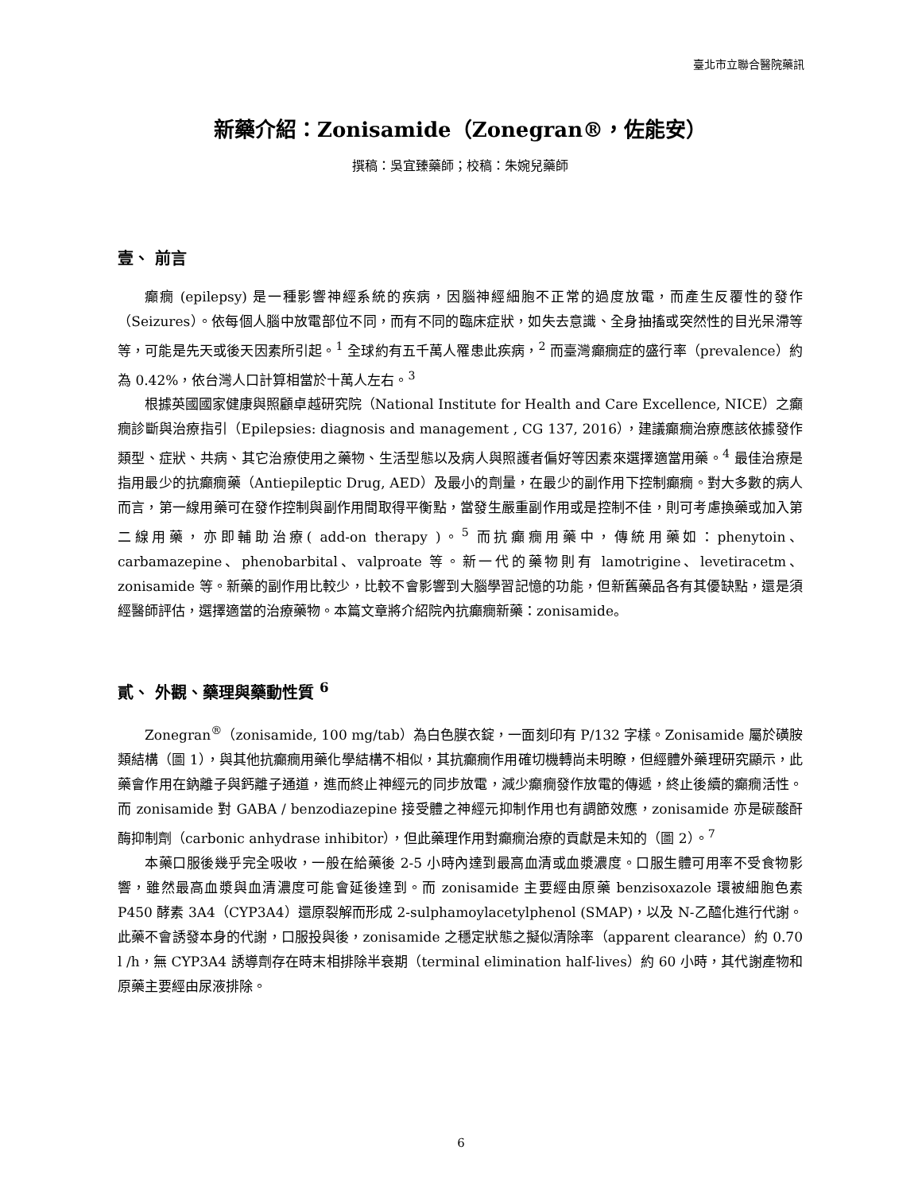臺北市立聯合醫院藥訊
新藥介紹：Zonisamide（Zonegran®，佐能安）
撰稿：吳宜臻藥師；校稿：朱婉兒藥師
壹、 前言
癲癇 (epilepsy) 是一種影響神經系統的疾病，因腦神經細胞不正常的過度放電，而產生反覆性的發作（Seizures）。依每個人腦中放電部位不同，而有不同的臨床症狀，如失去意識、全身抽搐或突然性的目光呆滯等等，可能是先天或後天因素所引起。<sup>1</sup> 全球約有五千萬人罹患此疾病，<sup>2</sup> 而臺灣癲癇症的盛行率（prevalence）約為 0.42%，依台灣人口計算相當於十萬人左右。<sup>3</sup>
根據英國國家健康與照顧卓越研究院（National Institute for Health and Care Excellence, NICE）之癲癇診斷與治療指引（Epilepsies: diagnosis and management , CG 137, 2016），建議癲癇治療應該依據發作類型、症狀、共病、其它治療使用之藥物、生活型態以及病人與照護者偏好等因素來選擇適當用藥。<sup>4</sup> 最佳治療是指用最少的抗癲癇藥（Antiepileptic Drug, AED）及最小的劑量，在最少的副作用下控制癲癇。對大多數的病人而言，第一線用藥可在發作控制與副作用間取得平衡點，當發生嚴重副作用或是控制不佳，則可考慮換藥或加入第二線用藥，亦即輔助治療( add-on therapy )。<sup>5</sup> 而抗癲癇用藥中，傳統用藥如：phenytoin、carbamazepine、phenobarbital、valproate 等。新一代的藥物則有 lamotrigine、levetiracetm、zonisamide 等。新藥的副作用比較少，比較不會影響到大腦學習記憶的功能，但新舊藥品各有其優缺點，還是須經醫師評估，選擇適當的治療藥物。本篇文章將介紹院內抗癲癇新藥：zonisamide。
貳、 外觀、藥理與藥動性質 <sup>6</sup>
Zonegran<sup>®</sup>（zonisamide, 100 mg/tab）為白色膜衣錠，一面刻印有 P/132 字樣。Zonisamide 屬於磺胺類結構（圖 1），與其他抗癲癇用藥化學結構不相似，其抗癲癇作用確切機轉尚未明瞭，但經體外藥理研究顯示，此藥會作用在鈉離子與鈣離子通道，進而終止神經元的同步放電，減少癲癇發作放電的傳遞，終止後續的癲癇活性。而 zonisamide 對 GABA / benzodiazepine 接受體之神經元抑制作用也有調節效應，zonisamide 亦是碳酸酐酶抑制劑（carbonic anhydrase inhibitor），但此藥理作用對癲癇治療的貢獻是未知的（圖 2）。<sup>7</sup>
本藥口服後幾乎完全吸收，一般在給藥後 2-5 小時內達到最高血清或血漿濃度。口服生體可用率不受食物影響，雖然最高血漿與血清濃度可能會延後達到。而 zonisamide 主要經由原藥 benzisoxazole 環被細胞色素 P450 酵素 3A4（CYP3A4）還原裂解而形成 2-sulphamoylacetylphenol (SMAP)，以及 N-乙醯化進行代謝。此藥不會誘發本身的代謝，口服投與後，zonisamide 之穩定狀態之擬似清除率（apparent clearance）約 0.70 l /h，無 CYP3A4 誘導劑存在時末相排除半衰期（terminal elimination half-lives）約 60 小時，其代謝產物和原藥主要經由尿液排除。
6